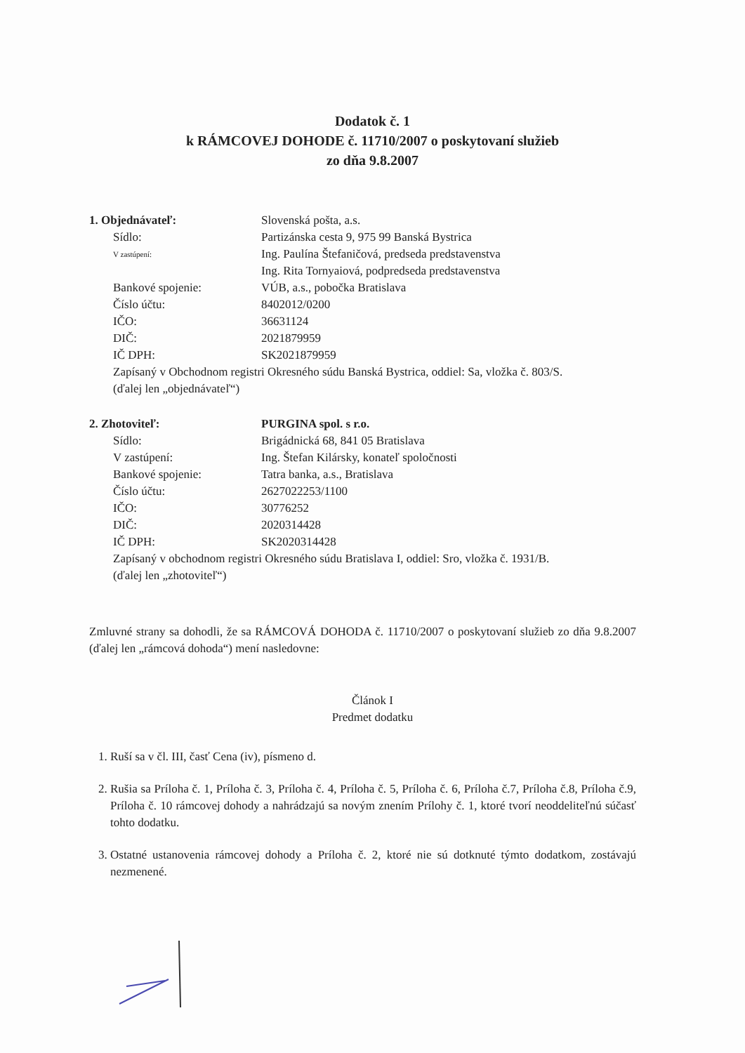Dodatok č. 1
k RÁMCOVEJ DOHODE č. 11710/2007 o poskytovaní služieb
zo dňa 9.8.2007
1. Objednávateľ: Slovenská pošta, a.s.
Sídlo: Partizánska cesta 9, 975 99 Banská Bystrica
V zastúpení:
Ing. Paulína Štefaničová, predseda predstavenstva
Ing. Rita Tornyaiová, podpredseda predstavenstva
Bankové spojenie: VÚB, a.s., pobočka Bratislava
Číslo účtu: 8402012/0200
IČO: 36631124
DIČ: 2021879959
IČ DPH: SK2021879959
Zapísaný v Obchodnom registri Okresného súdu Banská Bystrica, oddiel: Sa, vložka č. 803/S.
(ďalej len „objednávateľ“)
2. Zhotoviteľ: PURGINA spol. s r.o.
Sídlo: Brigádnická 68, 841 05 Bratislava
V zastúpení: Ing. Štefan Kilársky, konateľ spoločnosti
Bankové spojenie: Tatra banka, a.s., Bratislava
Číslo účtu: 2627022253/1100
IČO: 30776252
DIČ: 2020314428
IČ DPH: SK2020314428
Zapísaný v obchodnom registri Okresného súdu Bratislava I, oddiel: Sro, vložka č. 1931/B.
(ďalej len „zhotoviteľ“)
Zmluvné strany sa dohodli, že sa RÁMCOVÁ DOHODA č. 11710/2007 o poskytovaní služieb zo dňa 9.8.2007 (ďalej len „rámcová dohoda“) mení nasledovne:
Článok I
Predmet dodatku
1. Ruší sa v čl. III, časť Cena (iv), písmeno d.
2. Rušia sa Príloha č. 1, Príloha č. 3, Príloha č. 4, Príloha č. 5, Príloha č. 6, Príloha č.7, Príloha č.8, Príloha č.9, Príloha č. 10 rámcovej dohody a nahrádzajú sa novým znením Prílohy č. 1, ktoré tvorí neoddeliteľnú súčasť tohto dodatku.
3. Ostatné ustanovenia rámcovej dohody a Príloha č. 2, ktoré nie sú dotknuté týmto dodatkom, zostávajú nezmenené.